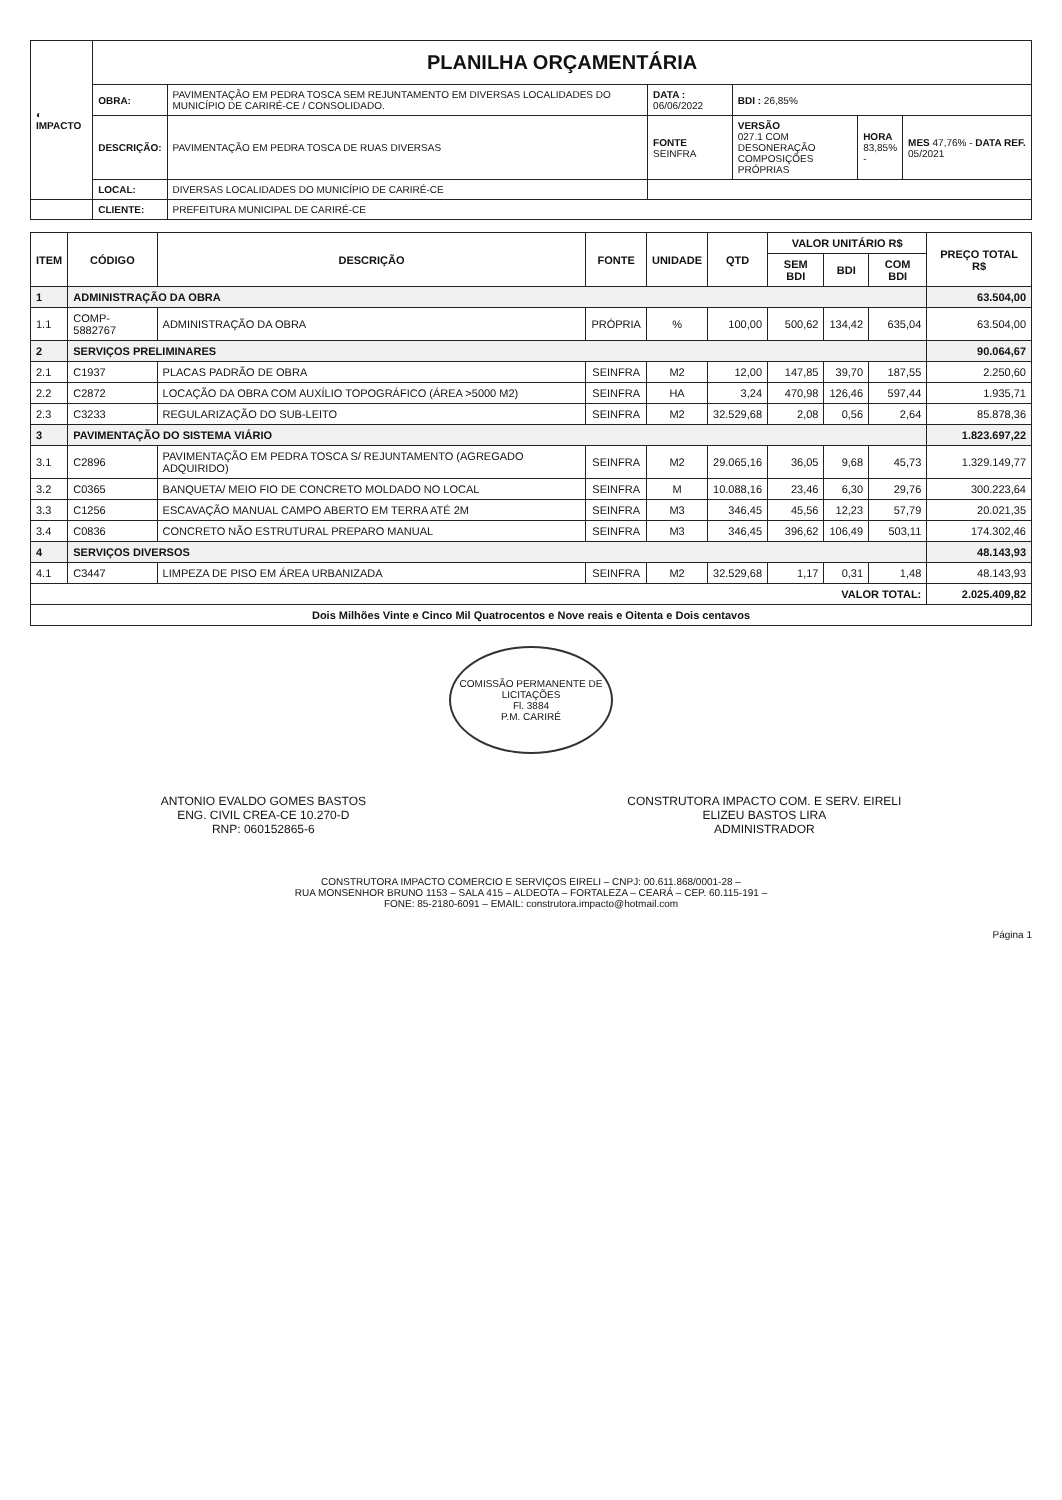| ◐ IMPACTO | PLANILHA ORÇAMENTÁRIA | | | | | |
| | OBRA: | PAVIMENTAÇÃO EM PEDRA TOSCA SEM REJUNTAMENTO EM DIVERSAS LOCALIDADES DO MUNICÍPIO DE CARIRÉ-CE / CONSOLIDADO. | DATA : 06/06/2022 | BDI : 26,85% | | |
| | DESCRIÇÃO: | PAVIMENTAÇÃO EM PEDRA TOSCA DE RUAS DIVERSAS | FONTE SEINFRA | VERSÃO 027.1 COM DESONERAÇÃO COMPOSIÇÕES PRÓPRIAS | HORA 83,85% - | MES 47,76% - DATA REF. 05/2021 |
| | LOCAL: | DIVERSAS LOCALIDADES DO MUNICÍPIO DE CARIRÉ-CE | | | | |
| | CLIENTE: | PREFEITURA MUNICIPAL DE CARIRÉ-CE | | | | |
| ITEM | CÓDIGO | DESCRIÇÃO | FONTE | UNIDADE | QTD | VALOR UNITÁRIO R$ | | | PREÇO TOTAL R$ |
| --- | --- | --- | --- | --- | --- | --- | --- | --- | --- |
| | | | | | | SEM BDI | BDI | COM BDI | |
| 1 | ADMINISTRAÇÃO DA OBRA | | | | | | | | 63.504,00 |
| 1.1 | COMP-5882767 | ADMINISTRAÇÃO DA OBRA | PRÓPRIA | % | 100,00 | 500,62 | 134,42 | 635,04 | 63.504,00 |
| 2 | SERVIÇOS PRELIMINARES | | | | | | | | 90.064,67 |
| 2.1 | C1937 | PLACAS PADRÃO DE OBRA | SEINFRA | M2 | 12,00 | 147,85 | 39,70 | 187,55 | 2.250,60 |
| 2.2 | C2872 | LOCAÇÃO DA OBRA COM AUXÍLIO TOPOGRÁFICO (ÁREA >5000 M2) | SEINFRA | HA | 3,24 | 470,98 | 126,46 | 597,44 | 1.935,71 |
| 2.3 | C3233 | REGULARIZAÇÃO DO SUB-LEITO | SEINFRA | M2 | 32.529,68 | 2,08 | 0,56 | 2,64 | 85.878,36 |
| 3 | PAVIMENTAÇÃO DO SISTEMA VIÁRIO | | | | | | | | 1.823.697,22 |
| 3.1 | C2896 | PAVIMENTAÇÃO EM PEDRA TOSCA S/ REJUNTAMENTO (AGREGADO ADQUIRIDO) | SEINFRA | M2 | 29.065,16 | 36,05 | 9,68 | 45,73 | 1.329.149,77 |
| 3.2 | C0365 | BANQUETA/ MEIO FIO DE CONCRETO MOLDADO NO LOCAL | SEINFRA | M | 10.088,16 | 23,46 | 6,30 | 29,76 | 300.223,64 |
| 3.3 | C1256 | ESCAVAÇÃO MANUAL CAMPO ABERTO EM TERRA ATÉ 2M | SEINFRA | M3 | 346,45 | 45,56 | 12,23 | 57,79 | 20.021,35 |
| 3.4 | C0836 | CONCRETO NÃO ESTRUTURAL PREPARO MANUAL | SEINFRA | M3 | 346,45 | 396,62 | 106,49 | 503,11 | 174.302,46 |
| 4 | SERVIÇOS DIVERSOS | | | | | | | | 48.143,93 |
| 4.1 | C3447 | LIMPEZA DE PISO EM ÁREA URBANIZADA | SEINFRA | M2 | 32.529,68 | 1,17 | 0,31 | 1,48 | 48.143,93 |
| VALOR TOTAL: | | | | | | | | | 2.025.409,82 |
| Dois Milhões Vinte e Cinco Mil Quatrocentos e Nove reais e Oitenta e Dois centavos | | | | | | | | | |
COMISSÃO PERMANENTE DE LICITAÇÕES
Fl. 3884
P.M. CARIRÉ
ANTONIO EVALDO GOMES BASTOS
ENG. CIVIL CREA-CE 10.270-D
RNP: 060152865-6
CONSTRUTORA IMPACTO COM. E SERV. EIRELI
ELIZEU BASTOS LIRA
ADMINISTRADOR
CONSTRUTORA IMPACTO COMERCIO E SERVIÇOS EIRELI – CNPJ: 00.611.868/0001-28 –
RUA MONSENHOR BRUNO 1153 – SALA 415 – ALDEOTA – FORTALEZA – CEARÁ – CEP. 60.115-191 –
FONE: 85-2180-6091 – EMAIL: construtora.impacto@hotmail.com
Página 1